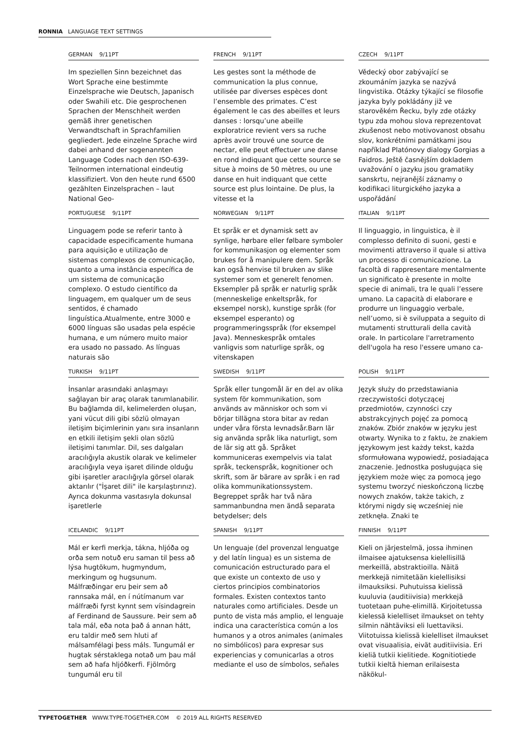RONNIA LANGUAGE TEXT SETTINGS
GERMAN 9/11PT
Im speziellen Sinn bezeichnet das Wort Sprache eine bestimmte Einzelsprache wie Deutsch, Japanisch oder Swahili etc. Die gesprochenen Sprachen der Menschheit werden gemäß ihrer genetischen Verwandtschaft in Sprachfamilien gegliedert. Jede einzelne Sprache wird dabei anhand der sogenannten Language Codes nach den ISO-639-Teilnormen international eindeutig klassifiziert. Von den heute rund 6500 gezählten Einzelsprachen – laut National Geo-
FRENCH 9/11PT
Les gestes sont la méthode de communication la plus connue, utilisée par diverses espèces dont l’ensemble des primates. C’est également le cas des abeilles et leurs danses : lorsqu’une abeille exploratrice revient vers sa ruche après avoir trouvé une source de nectar, elle peut effectuer une danse en rond indiquant que cette source se situe à moins de 50 mètres, ou une danse en huit indiquant que cette source est plus lointaine. De plus, la vitesse et la
CZECH 9/11PT
Vědecký obor zabývající se zkoumáním jazyka se nazývá lingvistika. Otázky týkající se filosofie jazyka byly pokládány již ve starověkém Řecku, byly zde otázky typu zda mohou slova reprezentovat zkušenost nebo motivovanost obsahu slov, konkrétními památkami jsou například Platónovy dialogy Gorgias a Faidros. Ještě časnějším dokladem uvažování o jazyku jsou gramatiky sanskrtu, nejranější záznamy o kodifikaci liturgického jazyka a uspořádání
PORTUGUESE 9/11PT
Linguagem pode se referir tanto à capacidade especificamente humana para aquisição e utilização de sistemas complexos de comunicação, quanto a uma instância específica de um sistema de comunicação complexo. O estudo científico da linguagem, em qualquer um de seus sentidos, é chamado linguística.Atualmente, entre 3000 e 6000 línguas são usadas pela espécie humana, e um número muito maior era usado no passado. As línguas naturais são
NORWEGIAN 9/11PT
Et språk er et dynamisk sett av synlige, hørbare eller følbare symboler for kommunikasjon og elementer som brukes for å manipulere dem. Språk kan også henvise til bruken av slike systemer som et generelt fenomen. Eksempler på språk er naturlig språk (menneskelige enkeltspråk, for eksempel norsk), kunstige språk (for eksempel esperanto) og programmeringsspråk (for eksempel Java). Menneskespråk omtales vanligvis som naturlige språk, og vitenskapen
ITALIAN 9/11PT
Il linguaggio, in linguistica, è il complesso definito di suoni, gesti e movimenti attraverso il quale si attiva un processo di comunicazione. La facoltà di rappresentare mentalmente un significato è presente in molte specie di animali, tra le quali l’essere umano. La capacità di elaborare e produrre un linguaggio verbale, nell’uomo, si è sviluppata a seguito di mutamenti strutturali della cavità orale. In particolare l'arretramento dell'ugola ha reso l'essere umano ca-
TURKISH 9/11PT
İnsanlar arasındaki anlaşmayı sağlayan bir araç olarak tanımlanabilir. Bu bağlamda dil, kelimelerden oluşan, yani vücut dili gibi sözlü olmayan iletişim biçimlerinin yanı sıra insanların en etkili iletişim şekli olan sözlü iletişimi tanımlar. Dil, ses dalgaları aracılığıyla akustik olarak ve kelimeler aracılığıyla veya işaret dilinde olduğu gibi işaretler aracılığıyla görsel olarak aktarılır ("İşaret dili" ile karşılaştırınız). Ayrıca dokunma vasıtasıyla dokunsal işaretlerle
SWEDISH 9/11PT
Språk eller tungomål är en del av olika system för kommunikation, som används av människor och som vi börjar tillägna stora bitar av redan under våra första levnadsår.Barn lär sig använda språk lika naturligt, som de lär sig att gå. Språket kommuniceras exempelvis via talat språk, teckenspråk, kognitioner och skrift, som är bärare av språk i en rad olika kommunikationssystem. Begreppet språk har två nära sammanbundna men ändå separata betydelser; dels
POLISH 9/11PT
Język służy do przedstawiania rzeczywistości dotyczącej przedmiotów, czynności czy abstrakcyjnych pojęć za pomocą znaków. Zbiór znaków w języku jest otwarty. Wynika to z faktu, że znakiem językowym jest każdy tekst, każda sformułowana wypowiedź, posiadająca znaczenie. Jednostka posługująca się językiem może więc za pomocą jego systemu tworzyć nieskończoną liczbę nowych znaków, także takich, z którymi nigdy się wcześniej nie zetknęła. Znaki te
ICELANDIC 9/11PT
Mál er kerfi merkja, tákna, hljóða og orða sem notuð eru saman til þess að lýsa hugtökum, hugmyndum, merkingum og hugsunum. Málfræðingar eru þeir sem að rannsaka mál, en í nútímanum var málfræði fyrst kynnt sem vísindagrein af Ferdinand de Saussure. Þeir sem að tala mál, eða nota það á annan hátt, eru taldir með sem hluti af málsamfélagi þess máls. Tungumál er hugtak sérstaklega notað um þau mál sem að hafa hljóðkerfi. Fjölmörg tungumál eru til
SPANISH 9/11PT
Un lenguaje (del provenzal lenguatge y del latín lingua) es un sistema de comunicación estructurado para el que existe un contexto de uso y ciertos principios combinatorios formales. Existen contextos tanto naturales como artificiales. Desde un punto de vista más amplio, el lenguaje indica una característica común a los humanos y a otros animales (animales no simbólicos) para expresar sus experiencias y comunicarlas a otros mediante el uso de símbolos, señales
FINNISH 9/11PT
Kieli on järjestelmä, jossa ihminen ilmaisee ajatuksensa kielellisillä merkeillä, abstraktioilla. Näitä merkkejä nimitetään kielellisiksi ilmauksiksi. Puhutuissa kielissä kuuluvia (auditiivisia) merkkejä tuotetaan puhe-elimillä. Kirjoitetussa kielessä kielelliset ilmaukset on tehty silmin nähtäviksi eli luettaviksi. Viitotuissa kielissä kielelliset ilmaukset ovat visuaalisia, eivät auditiivisia. Eri kieliä tutkii kielitiede. Kognitiotiede tutkii kieltä hieman erilaisesta näkökul-
TYPETOGETHER WWW.TYPE-TOGETHER.COM © 2019 ALL RIGHTS RESERVED